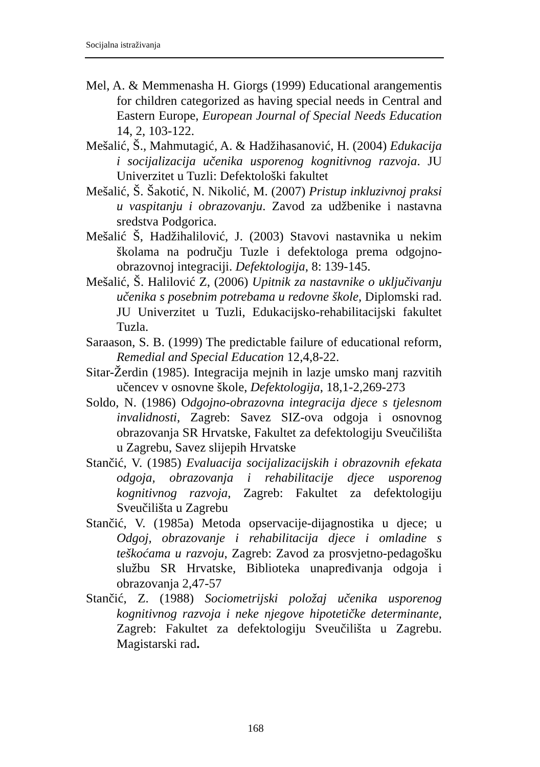Socijalna istraživanja
Mel, A. & Memmenasha H. Giorgs (1999) Educational arangementis for children categorized as having special needs in Central and Eastern Europe, European Journal of Special Needs Education 14, 2, 103-122.
Mešalić, Š., Mahmutagić, A. & Hadžihasanović, H. (2004) Edukacija i socijalizacija učenika usporenog kognitivnog razvoja. JU Univerzitet u Tuzli: Defektološki fakultet
Mešalić, Š. Šakotić, N. Nikolić, M. (2007) Pristup inkluzivnoj praksi u vaspitanju i obrazovanju. Zavod za udžbenike i nastavna sredstva Podgorica.
Mešalić Š, Hadžihalilović, J. (2003) Stavovi nastavnika u nekim školama na području Tuzle i defektologa prema odgojno-obrazovnoj integraciji. Defektologija, 8: 139-145.
Mešalić, Š. Halilović Z, (2006) Upitnik za nastavnike o uključivanju učenika s posebnim potrebama u redovne škole, Diplomski rad. JU Univerzitet u Tuzli, Edukacijsko-rehabilitacijski fakultet Tuzla.
Saraason, S. B. (1999) The predictable failure of educational reform, Remedial and Special Education 12,4,8-22.
Sitar-Žerdin (1985). Integracija mejnih in lazje umsko manj razvitih učencev v osnovne škole, Defektologija, 18,1-2,269-273
Soldo, N. (1986) Odgojno-obrazovna integracija djece s tjelesnom invalidnosti, Zagreb: Savez SIZ-ova odgoja i osnovnog obrazovanja SR Hrvatske, Fakultet za defektologiju Sveučilišta u Zagrebu, Savez slijepih Hrvatske
Stančić, V. (1985) Evaluacija socijalizacijskih i obrazovnih efekata odgoja, obrazovanja i rehabilitacije djece usporenog kognitivnog razvoja, Zagreb: Fakultet za defektologiju Sveučilišta u Zagrebu
Stančić, V. (1985a) Metoda opservacije-dijagnostika u djece; u Odgoj, obrazovanje i rehabilitacija djece i omladine s teškoćama u razvoju, Zagreb: Zavod za prosvjetno-pedagošku službu SR Hrvatske, Biblioteka unapređivanja odgoja i obrazovanja 2,47-57
Stančić, Z. (1988) Sociometrijski položaj učenika usporenog kognitivnog razvoja i neke njegove hipotetičke determinante, Zagreb: Fakultet za defektologiju Sveučilišta u Zagrebu. Magistarski rad.
168